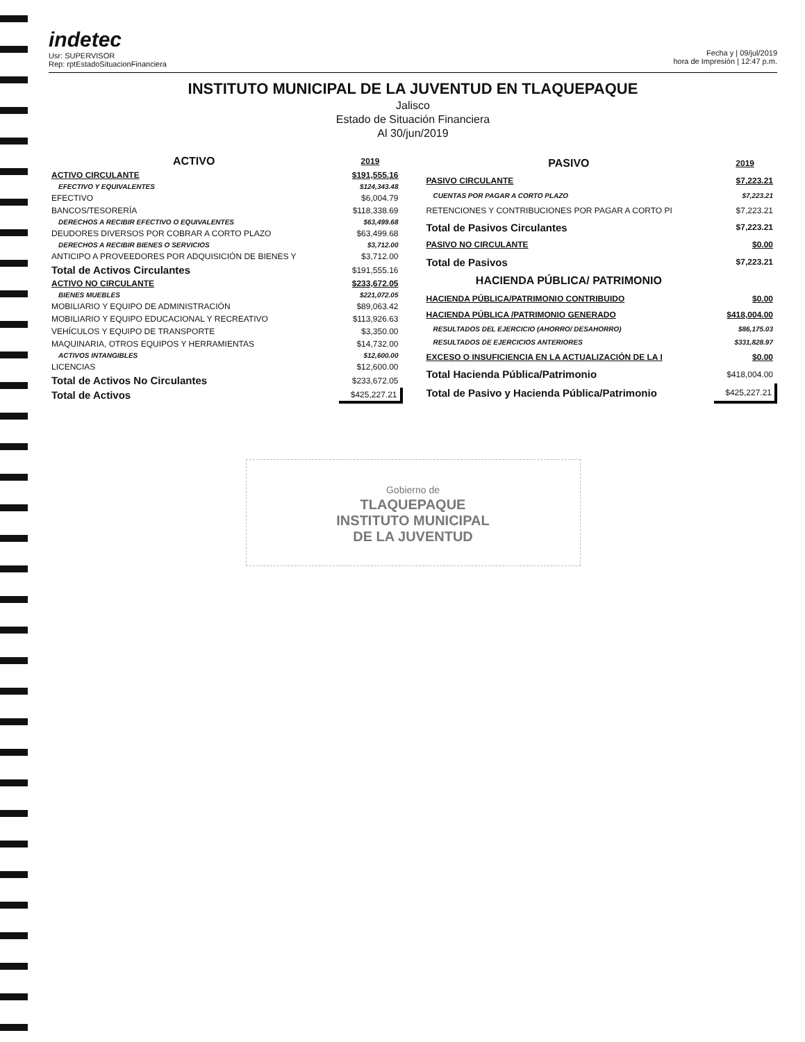indetec
Usr: SUPERVISOR
Rep: rptEstadoSituacionFinanciera
Fecha y | 09/jul/2019
hora de Impresión | 12:47 p.m.
INSTITUTO MUNICIPAL DE LA JUVENTUD EN TLAQUEPAQUE
Jalisco
Estado de Situación Financiera
Al 30/jun/2019
| ACTIVO | 2019 |
| --- | --- |
| ACTIVO CIRCULANTE | $191,555.16 |
| EFECTIVO Y EQUIVALENTES | $124,343.48 |
| EFECTIVO | $6,004.79 |
| BANCOS/TESORERÍA | $118,338.69 |
| DERECHOS A RECIBIR EFECTIVO O EQUIVALENTES | $63,499.68 |
| DEUDORES DIVERSOS POR COBRAR A CORTO PLAZO | $63,499.68 |
| DERECHOS A RECIBIR BIENES O SERVICIOS | $3,712.00 |
| ANTICIPO A PROVEEDORES POR ADQUISICIÓN DE BIENES Y | $3,712.00 |
| Total de Activos Circulantes | $191,555.16 |
| ACTIVO NO CIRCULANTE | $233,672.05 |
| BIENES MUEBLES | $221,072.05 |
| MOBILIARIO Y EQUIPO DE ADMINISTRACIÓN | $89,063.42 |
| MOBILIARIO Y EQUIPO EDUCACIONAL Y RECREATIVO | $113,926.63 |
| VEHÍCULOS Y EQUIPO DE TRANSPORTE | $3,350.00 |
| MAQUINARIA, OTROS EQUIPOS Y HERRAMIENTAS | $14,732.00 |
| ACTIVOS INTANGIBLES | $12,600.00 |
| LICENCIAS | $12,600.00 |
| Total de Activos No Circulantes | $233,672.05 |
| Total de Activos | $425,227.21 |
| PASIVO | 2019 |
| --- | --- |
| PASIVO CIRCULANTE | $7,223.21 |
| CUENTAS POR PAGAR A CORTO PLAZO | $7,223.21 |
| RETENCIONES Y CONTRIBUCIONES POR PAGAR A CORTO PI | $7,223.21 |
| Total de Pasivos Circulantes | $7,223.21 |
| PASIVO NO CIRCULANTE | $0.00 |
| Total de Pasivos | $7,223.21 |
| HACIENDA PÚBLICA/ PATRIMONIO | |
| HACIENDA PÚBLICA/PATRIMONIO CONTRIBUIDO | $0.00 |
| HACIENDA PÚBLICA /PATRIMONIO GENERADO | $418,004.00 |
| RESULTADOS DEL EJERCICIO (AHORRO/ DESAHORRO) | $86,175.03 |
| RESULTADOS DE EJERCICIOS ANTERIORES | $331,828.97 |
| EXCESO O INSUFICIENCIA EN LA ACTUALIZACIÓN DE LA I | $0.00 |
| Total Hacienda Pública/Patrimonio | $418,004.00 |
| Total de Pasivo y Hacienda Pública/Patrimonio | $425,227.21 |
Gobierno de
TLAQUEPAQUE
INSTITUTO MUNICIPAL
DE LA JUVENTUD